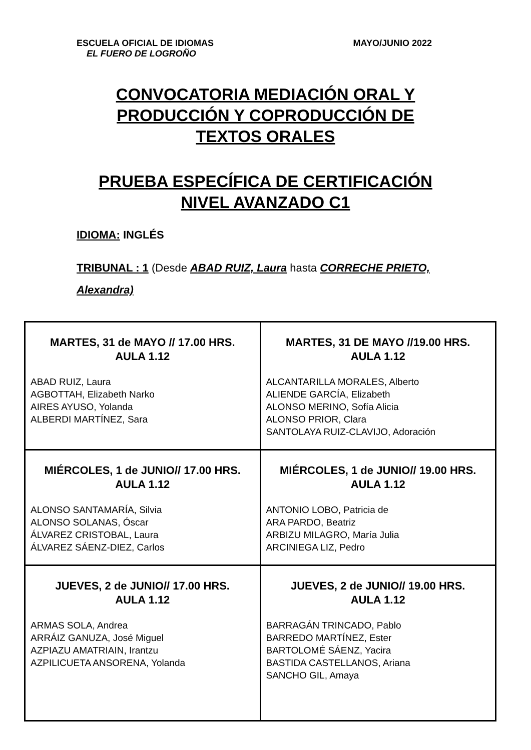ESCUELA OFICIAL DE IDIOMAS
EL FUERO DE LOGROÑO
MAYO/JUNIO 2022
CONVOCATORIA MEDIACIÓN ORAL Y
PRODUCCIÓN Y COPRODUCCIÓN DE
TEXTOS ORALES
PRUEBA ESPECÍFICA DE CERTIFICACIÓN
NIVEL AVANZADO C1
IDIOMA: INGLÉS
TRIBUNAL : 1 (Desde ABAD RUIZ, Laura hasta CORRECHE PRIETO, Alexandra)
| MARTES, 31 de MAYO // 17.00 HRS. AULA 1.12 ABAD RUIZ, Laura AGBOTTAH, Elizabeth Narko AIRES AYUSO, Yolanda ALBERDI MARTÍNEZ, Sara | MARTES, 31 DE MAYO //19.00 HRS. AULA 1.12 ALCANTARILLA MORALES, Alberto ALIENDE GARCÍA, Elizabeth ALONSO MERINO, Sofía Alicia ALONSO PRIOR, Clara SANTOLAYA RUIZ-CLAVIJO, Adoración |
| MIÉRCOLES, 1 de JUNIO// 17.00 HRS. AULA 1.12 ALONSO SANTAMARÍA, Silvia ALONSO SOLANAS, Óscar ÁLVAREZ CRISTOBAL, Laura ÁLVAREZ SÁENZ-DIEZ, Carlos | MIÉRCOLES, 1 de JUNIO// 19.00 HRS. AULA 1.12 ANTONIO LOBO, Patricia de ARA PARDO, Beatriz ARBIZU MILAGRO, María Julia ARCINIEGA LIZ, Pedro |
| JUEVES, 2 de JUNIO// 17.00 HRS. AULA 1.12 ARMAS SOLA, Andrea ARRÁIZ GANUZA, José Miguel AZPIAZU AMATRIAIN, Irantzu AZPILICUETA ANSORENA, Yolanda | JUEVES, 2 de JUNIO// 19.00 HRS. AULA 1.12 BARRAGÁN TRINCADO, Pablo BARREDO MARTÍNEZ, Ester BARTOLOMÉ SÁENZ, Yacira BASTIDA CASTELLANOS, Ariana SANCHO GIL, Amaya |